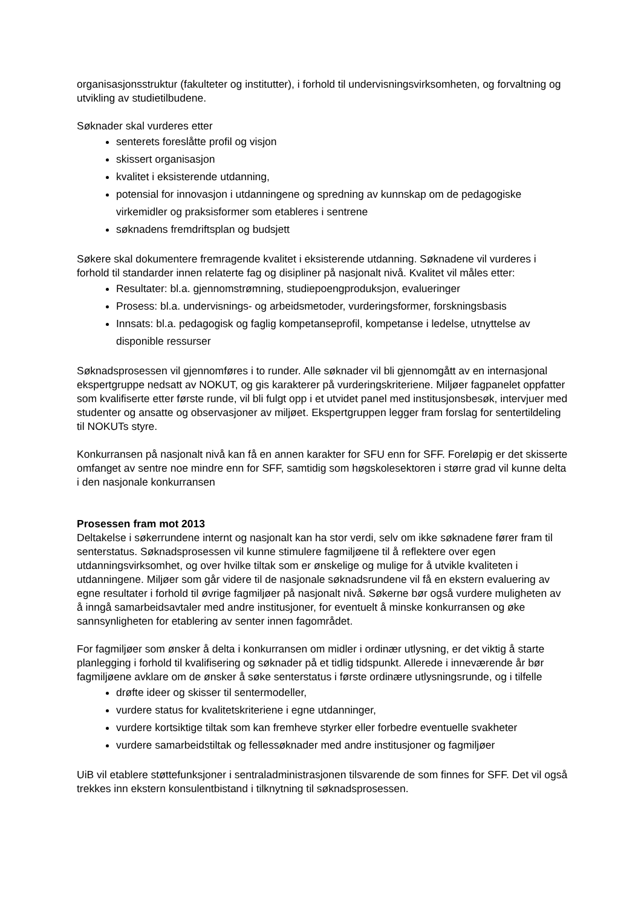organisasjonsstruktur (fakulteter og institutter), i forhold til undervisningsvirksomheten, og forvaltning og utvikling av studietilbudene.
Søknader skal vurderes etter
senterets foreslåtte profil og visjon
skissert organisasjon
kvalitet i eksisterende utdanning,
potensial for innovasjon i utdanningene og spredning av kunnskap om de pedagogiske virkemidler og praksisformer som etableres i sentrene
søknadens fremdriftsplan og budsjett
Søkere skal dokumentere fremragende kvalitet i eksisterende utdanning. Søknadene vil vurderes i forhold til standarder innen relaterte fag og disipliner på nasjonalt nivå. Kvalitet vil måles etter:
Resultater: bl.a. gjennomstrømning, studiepoengproduksjon, evalueringer
Prosess: bl.a. undervisnings- og arbeidsmetoder, vurderingsformer, forskningsbasis
Innsats: bl.a. pedagogisk og faglig kompetanseprofil, kompetanse i ledelse, utnyttelse av disponible ressurser
Søknadsprosessen vil gjennomføres i to runder. Alle søknader vil bli gjennomgått av en internasjonal ekspertgruppe nedsatt av NOKUT, og gis karakterer på vurderingskriteriene. Miljøer fagpanelet oppfatter som kvalifiserte etter første runde, vil bli fulgt opp i et utvidet panel med institusjonsbesøk, intervjuer med studenter og ansatte og observasjoner av miljøet. Ekspertgruppen legger fram forslag for sentertildeling til NOKUTs styre.
Konkurransen på nasjonalt nivå kan få en annen karakter for SFU enn for SFF. Foreløpig er det skisserte omfanget av sentre noe mindre enn for SFF, samtidig som høgskolesektoren i større grad vil kunne delta i den nasjonale konkurransen
Prosessen fram mot 2013
Deltakelse i søkerrundene internt og nasjonalt kan ha stor verdi, selv om ikke søknadene fører fram til senterstatus. Søknadsprosessen vil kunne stimulere fagmiljøene til å reflektere over egen utdanningsvirksomhet, og over hvilke tiltak som er ønskelige og mulige for å utvikle kvaliteten i utdanningene. Miljøer som går videre til de nasjonale søknadsrundene vil få en ekstern evaluering av egne resultater i forhold til øvrige fagmiljøer på nasjonalt nivå. Søkerne bør også vurdere muligheten av å inngå samarbeidsavtaler med andre institusjoner, for eventuelt å minske konkurransen og øke sannsynligheten for etablering av senter innen fagområdet.
For fagmiljøer som ønsker å delta i konkurransen om midler i ordinær utlysning, er det viktig å starte planlegging i forhold til kvalifisering og søknader på et tidlig tidspunkt. Allerede i inneværende år bør fagmiljøene avklare om de ønsker å søke senterstatus i første ordinære utlysningsrunde, og i tilfelle
drøfte ideer og skisser til sentermodeller,
vurdere status for kvalitetskriteriene i egne utdanninger,
vurdere kortsiktige tiltak som kan fremheve styrker eller forbedre eventuelle svakheter
vurdere samarbeidstiltak og fellessøknader med andre institusjoner og fagmiljøer
UiB vil etablere støttefunksjoner i sentraladministrasjonen tilsvarende de som finnes for SFF. Det vil også trekkes inn ekstern konsulentbistand i tilknytning til søknadsprosessen.